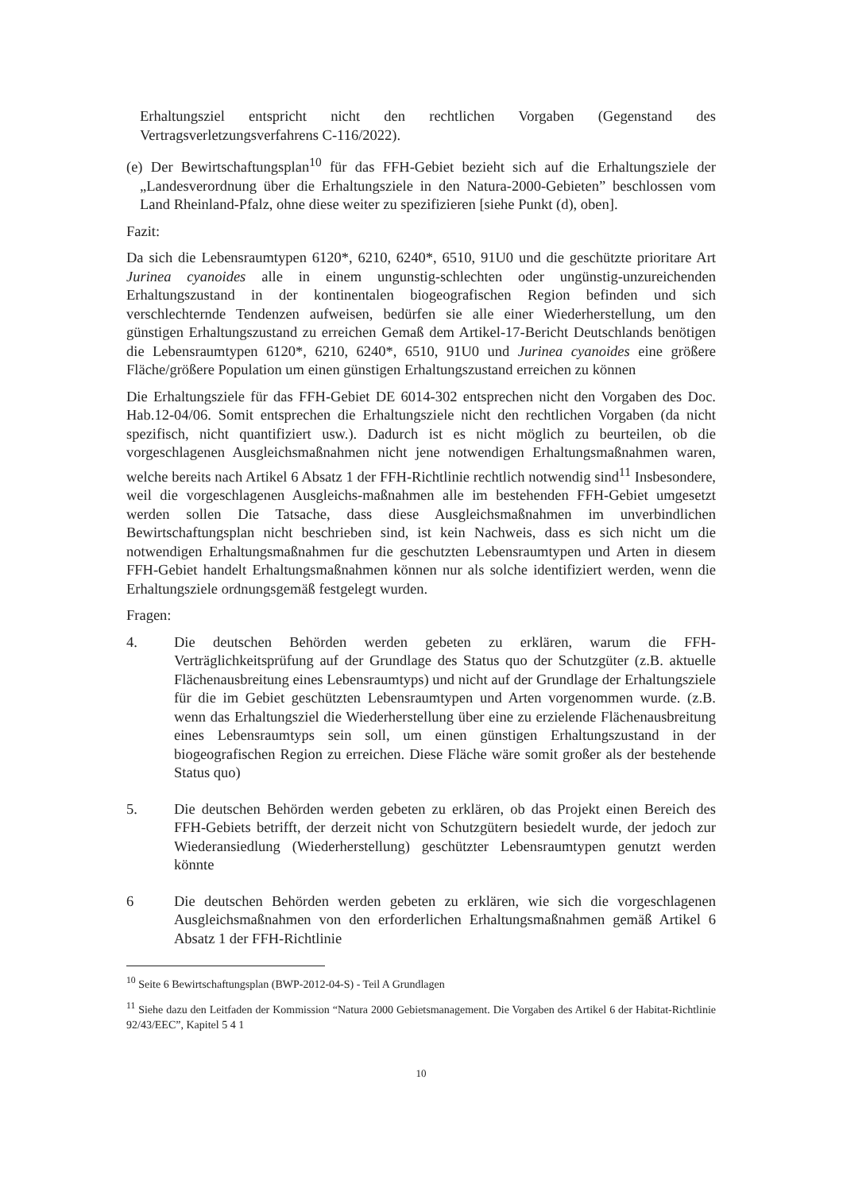Erhaltungsziel entspricht nicht den rechtlichen Vorgaben (Gegenstand des Vertragsverletzungsverfahrens C-116/2022).
(e) Der Bewirtschaftungsplan<sup>10</sup> für das FFH-Gebiet bezieht sich auf die Erhaltungsziele der „Landesverordnung über die Erhaltungsziele in den Natura-2000-Gebieten” beschlossen vom Land Rheinland-Pfalz, ohne diese weiter zu spezifizieren [siehe Punkt (d), oben].
Fazit:
Da sich die Lebensraumtypen 6120*, 6210, 6240*, 6510, 91U0 und die geschützte prioritare Art Jurinea cyanoides alle in einem ungunstig-schlechten oder ungünstig-unzureichenden Erhaltungszustand in der kontinentalen biogeografischen Region befinden und sich verschlechternde Tendenzen aufweisen, bedürfen sie alle einer Wiederherstellung, um den günstigen Erhaltungszustand zu erreichen Gemaß dem Artikel-17-Bericht Deutschlands benötigen die Lebensraumtypen 6120*, 6210, 6240*, 6510, 91U0 und Jurinea cyanoides eine größere Fläche/größere Population um einen günstigen Erhaltungszustand erreichen zu können
Die Erhaltungsziele für das FFH-Gebiet DE 6014-302 entsprechen nicht den Vorgaben des Doc. Hab.12-04/06. Somit entsprechen die Erhaltungsziele nicht den rechtlichen Vorgaben (da nicht spezifisch, nicht quantifiziert usw.). Dadurch ist es nicht möglich zu beurteilen, ob die vorgeschlagenen Ausgleichsmaßnahmen nicht jene notwendigen Erhaltungsmaßnahmen waren, welche bereits nach Artikel 6 Absatz 1 der FFH-Richtlinie rechtlich notwendig sind<sup>11</sup> Insbesondere, weil die vorgeschlagenen Ausgleichs-maßnahmen alle im bestehenden FFH-Gebiet umgesetzt werden sollen Die Tatsache, dass diese Ausgleichsmaßnahmen im unverbindlichen Bewirtschaftungsplan nicht beschrieben sind, ist kein Nachweis, dass es sich nicht um die notwendigen Erhaltungsmaßnahmen fur die geschutzten Lebensraumtypen und Arten in diesem FFH-Gebiet handelt Erhaltungsmaßnahmen können nur als solche identifiziert werden, wenn die Erhaltungsziele ordnungsgemäß festgelegt wurden.
Fragen:
4. Die deutschen Behörden werden gebeten zu erklären, warum die FFH-Verträglichkeitsprüfung auf der Grundlage des Status quo der Schutzgüter (z.B. aktuelle Flächenausbreitung eines Lebensraumtyps) und nicht auf der Grundlage der Erhaltungsziele für die im Gebiet geschützten Lebensraumtypen und Arten vorgenommen wurde. (z.B. wenn das Erhaltungsziel die Wiederherstellung über eine zu erzielende Flächenausbreitung eines Lebensraumtyps sein soll, um einen günstigen Erhaltungszustand in der biogeografischen Region zu erreichen. Diese Fläche wäre somit großer als der bestehende Status quo)
5. Die deutschen Behörden werden gebeten zu erklären, ob das Projekt einen Bereich des FFH-Gebiets betrifft, der derzeit nicht von Schutzgütern besiedelt wurde, der jedoch zur Wiederansiedlung (Wiederherstellung) geschützter Lebensraumtypen genutzt werden könnte
6 Die deutschen Behörden werden gebeten zu erklären, wie sich die vorgeschlagenen Ausgleichsmaßnahmen von den erforderlichen Erhaltungsmaßnahmen gemäß Artikel 6 Absatz 1 der FFH-Richtlinie
<sup>10</sup> Seite 6 Bewirtschaftungsplan (BWP-2012-04-S) - Teil A Grundlagen
<sup>11</sup> Siehe dazu den Leitfaden der Kommission “Natura 2000 Gebietsmanagement. Die Vorgaben des Artikel 6 der Habitat-Richtlinie 92/43/EEC”, Kapitel 5 4 1
10